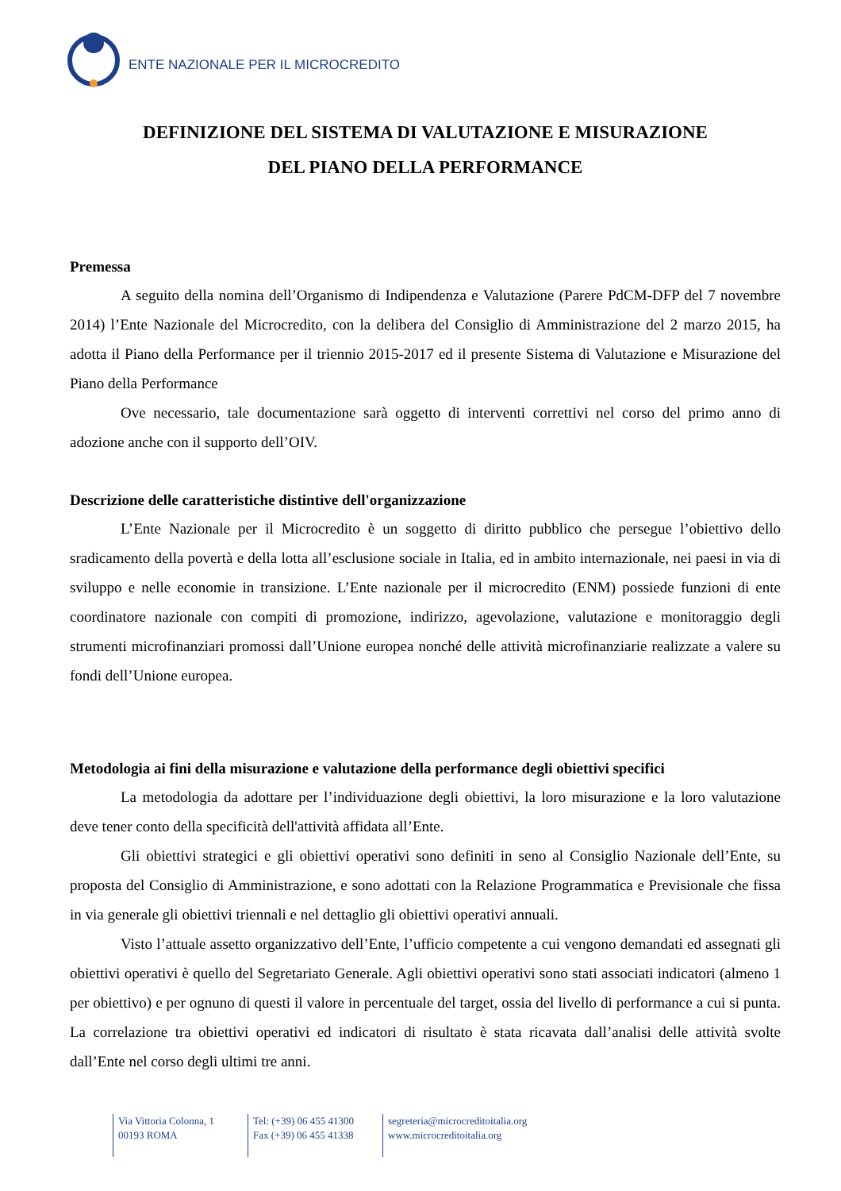ENTE NAZIONALE PER IL MICROCREDITO
DEFINIZIONE DEL SISTEMA DI VALUTAZIONE E MISURAZIONE
DEL PIANO DELLA PERFORMANCE
Premessa
A seguito della nomina dell’Organismo di Indipendenza e Valutazione (Parere PdCM-DFP del 7 novembre 2014) l’Ente Nazionale del Microcredito, con la delibera del Consiglio di Amministrazione del 2 marzo 2015, ha adotta il Piano della Performance per il triennio 2015-2017 ed il presente Sistema di Valutazione e Misurazione del Piano della Performance
Ove necessario, tale documentazione sarà oggetto di interventi correttivi nel corso del primo anno di adozione anche con il supporto dell’OIV.
Descrizione delle caratteristiche distintive dell'organizzazione
L’Ente Nazionale per il Microcredito è un soggetto di diritto pubblico che persegue l’obiettivo dello sradicamento della povertà e della lotta all’esclusione sociale in Italia, ed in ambito internazionale, nei paesi in via di sviluppo e nelle economie in transizione. L’Ente nazionale per il microcredito (ENM) possiede funzioni di ente coordinatore nazionale con compiti di promozione, indirizzo, agevolazione, valutazione e monitoraggio degli strumenti microfinanziari promossi dall’Unione europea nonché delle attività microfinanziarie realizzate a valere su fondi dell’Unione europea.
Metodologia ai fini della misurazione e valutazione della performance degli obiettivi specifici
La metodologia da adottare per l’individuazione degli obiettivi, la loro misurazione e la loro valutazione deve tener conto della specificità dell'attività affidata all’Ente.
Gli obiettivi strategici e gli obiettivi operativi sono definiti in seno al Consiglio Nazionale dell’Ente, su proposta del Consiglio di Amministrazione, e sono adottati con la Relazione Programmatica e Previsionale che fissa in via generale gli obiettivi triennali e nel dettaglio gli obiettivi operativi annuali.
Visto l’attuale assetto organizzativo dell’Ente, l’ufficio competente a cui vengono demandati ed assegnati gli obiettivi operativi è quello del Segretariato Generale. Agli obiettivi operativi sono stati associati indicatori (almeno 1 per obiettivo) e per ognuno di questi il valore in percentuale del target, ossia del livello di performance a cui si punta. La correlazione tra obiettivi operativi ed indicatori di risultato è stata ricavata dall’analisi delle attività svolte dall’Ente nel corso degli ultimi tre anni.
Via Vittoria Colonna, 1
00193 ROMA
Tel: (+39) 06 455 41300
Fax (+39) 06 455 41338
segreteria@microcreditoitalia.org
www.microcreditoitalia.org